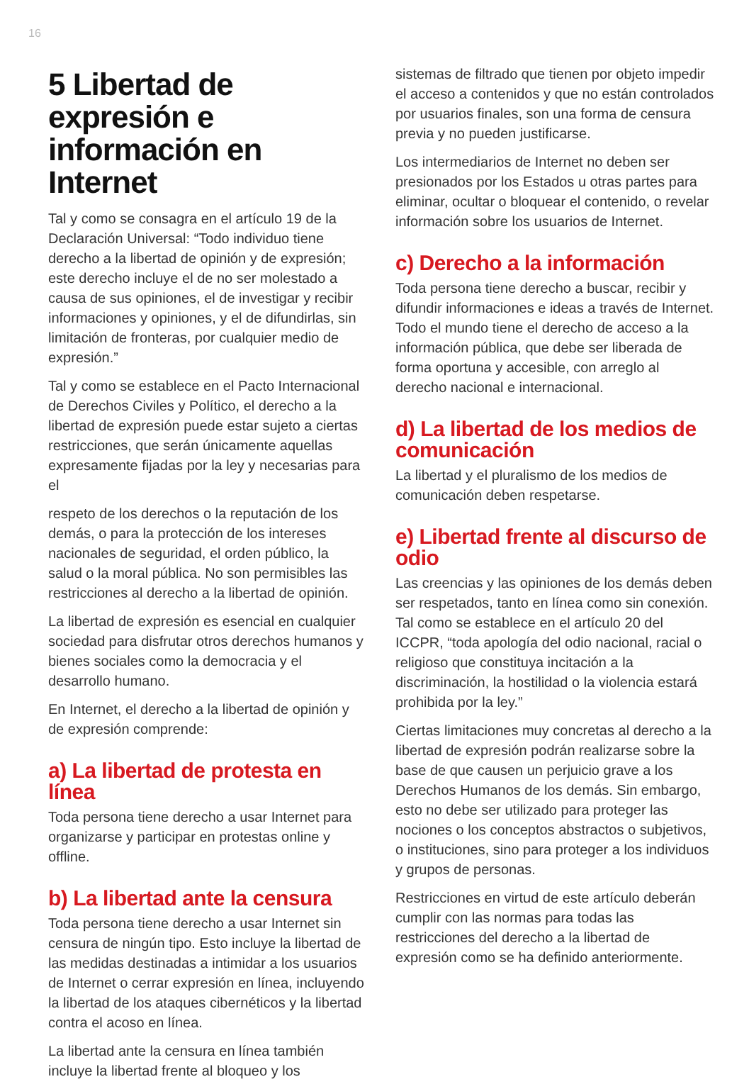16
5 Libertad de expresión e información en Internet
Tal y como se consagra en el artículo 19 de la Declaración Universal: “Todo individuo tiene derecho a la libertad de opinión y de expresión; este derecho incluye el de no ser molestado a causa de sus opiniones, el de investigar y recibir informaciones y opiniones, y el de difundirlas, sin limitación de fronteras, por cualquier medio de expresión.”
Tal y como se establece en el Pacto Internacional de Derechos Civiles y Político, el derecho a la libertad de expresión puede estar sujeto a ciertas restricciones, que serán únicamente aquellas expresamente fijadas por la ley y necesarias para el
respeto de los derechos o la reputación de los demás, o para la protección de los intereses nacionales de seguridad, el orden público, la salud o la moral pública. No son permisibles las restricciones al derecho a la libertad de opinión.
La libertad de expresión es esencial en cualquier sociedad para disfrutar otros derechos humanos y bienes sociales como la democracia y el desarrollo humano.
En Internet, el derecho a la libertad de opinión y de expresión comprende:
a) La libertad de protesta en línea
Toda persona tiene derecho a usar Internet para organizarse y participar en protestas online y offline.
b) La libertad ante la censura
Toda persona tiene derecho a usar Internet sin censura de ningún tipo. Esto incluye la libertad de las medidas destinadas a intimidar a los usuarios de Internet o cerrar expresión en línea, incluyendo la libertad de los ataques cibernéticos y la libertad contra el acoso en línea.
La libertad ante la censura en línea también incluye la libertad frente al bloqueo y los
sistemas de filtrado que tienen por objeto impedir el acceso a contenidos y que no están controlados por usuarios finales, son una forma de censura previa y no pueden justificarse.
Los intermediarios de Internet no deben ser presionados por los Estados u otras partes para eliminar, ocultar o bloquear el contenido, o revelar información sobre los usuarios de Internet.
c) Derecho a la información
Toda persona tiene derecho a buscar, recibir y difundir informaciones e ideas a través de Internet. Todo el mundo tiene el derecho de acceso a la información pública, que debe ser liberada de forma oportuna y accesible, con arreglo al derecho nacional e internacional.
d) La libertad de los medios de comunicación
La libertad y el pluralismo de los medios de comunicación deben respetarse.
e) Libertad frente al discurso de odio
Las creencias y las opiniones de los demás deben ser respetados, tanto en línea como sin conexión. Tal como se establece en el artículo 20 del ICCPR, “toda apología del odio nacional, racial o religioso que constituya incitación a la discriminación, la hostilidad o la violencia estará prohibida por la ley.”
Ciertas limitaciones muy concretas al derecho a la libertad de expresión podrán realizarse sobre la base de que causen un perjuicio grave a los Derechos Humanos de los demás. Sin embargo, esto no debe ser utilizado para proteger las nociones o los conceptos abstractos o subjetivos, o instituciones, sino para proteger a los individuos y grupos de personas.
Restricciones en virtud de este artículo deberán cumplir con las normas para todas las restricciones del derecho a la libertad de expresión como se ha definido anteriormente.